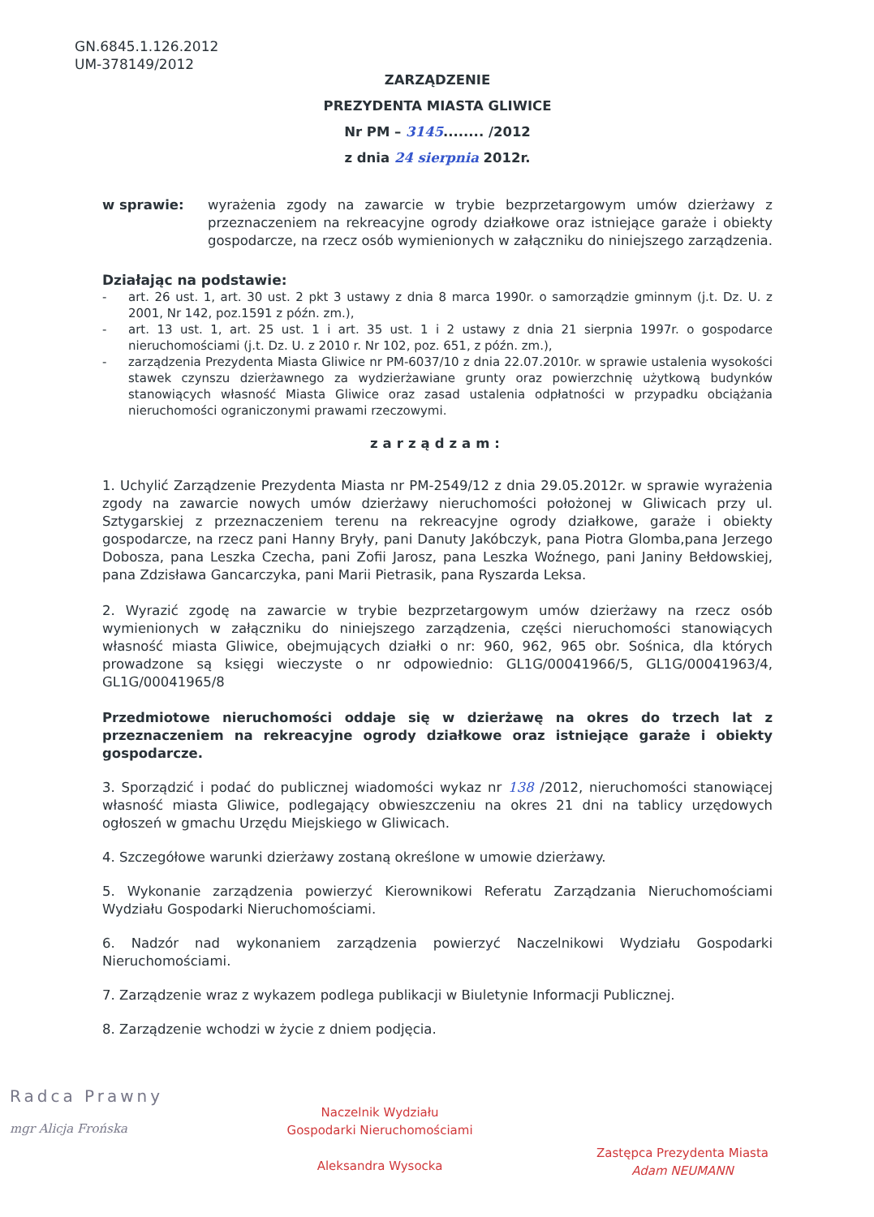GN.6845.1.126.2012
UM-378149/2012
ZARZĄDZENIE
PREZYDENTA MIASTA GLIWICE
Nr PM – 3145........ /2012
z dnia 24 sierpnia 2012r.
w sprawie: wyrażenia zgody na zawarcie w trybie bezprzetargowym umów dzierżawy z przeznaczeniem na rekreacyjne ogrody działkowe oraz istniejące garaże i obiekty gospodarcze, na rzecz osób wymienionych w załączniku do niniejszego zarządzenia.
Działając na podstawie:
- art. 26 ust. 1, art. 30 ust. 2 pkt 3 ustawy z dnia 8 marca 1990r. o samorządzie gminnym (j.t. Dz. U. z 2001, Nr 142, poz.1591 z późn. zm.),
- art. 13 ust. 1, art. 25 ust. 1 i art. 35 ust. 1 i 2 ustawy z dnia 21 sierpnia 1997r. o gospodarce nieruchomościami (j.t. Dz. U. z 2010 r. Nr 102, poz. 651, z późn. zm.),
- zarządzenia Prezydenta Miasta Gliwice nr PM-6037/10 z dnia 22.07.2010r. w sprawie ustalenia wysokości stawek czynszu dzierżawnego za wydzierżawiane grunty oraz powierzchnię użytkową budynków stanowiących własność Miasta Gliwice oraz zasad ustalenia odpłatności w przypadku obciążania nieruchomości ograniczonymi prawami rzeczowymi.
zarządzam:
1. Uchylić Zarządzenie Prezydenta Miasta nr PM-2549/12 z dnia 29.05.2012r. w sprawie wyrażenia zgody na zawarcie nowych umów dzierżawy nieruchomości położonej w Gliwicach przy ul. Sztygarskiej z przeznaczeniem terenu na rekreacyjne ogrody działkowe, garaże i obiekty gospodarcze, na rzecz pani Hanny Bryły, pani Danuty Jakóbczyk, pana Piotra Glomba,pana Jerzego Dobosza, pana Leszka Czecha, pani Zofii Jarosz, pana Leszka Woźnego, pani Janiny Bełdowskiej, pana Zdzisława Gancarczyka, pani Marii Pietrasik, pana Ryszarda Leksa.
2. Wyrazić zgodę na zawarcie w trybie bezprzetargowym umów dzierżawy na rzecz osób wymienionych w załączniku do niniejszego zarządzenia, części nieruchomości stanowiących własność miasta Gliwice, obejmujących działki o nr: 960, 962, 965 obr. Sośnica, dla których prowadzone są księgi wieczyste o nr odpowiednio: GL1G/00041966/5, GL1G/00041963/4, GL1G/00041965/8
Przedmiotowe nieruchomości oddaje się w dzierżawę na okres do trzech lat z przeznaczeniem na rekreacyjne ogrody działkowe oraz istniejące garaże i obiekty gospodarcze.
3. Sporządzić i podać do publicznej wiadomości wykaz nr 138 /2012, nieruchomości stanowiącej własność miasta Gliwice, podlegający obwieszczeniu na okres 21 dni na tablicy urzędowych ogłoszeń w gmachu Urzędu Miejskiego w Gliwicach.
4. Szczegółowe warunki dzierżawy zostaną określone w umowie dzierżawy.
5. Wykonanie zarządzenia powierzyć Kierownikowi Referatu Zarządzania Nieruchomościami Wydziału Gospodarki Nieruchomościami.
6. Nadzór nad wykonaniem zarządzenia powierzyć Naczelnikowi Wydziału Gospodarki Nieruchomościami.
7. Zarządzenie wraz z wykazem podlega publikacji w Biuletynie Informacji Publicznej.
8. Zarządzenie wchodzi w życie z dniem podjęcia.
Radca Prawny
mgr Alicja Frońska
Naczelnik Wydziału
Gospodarki Nieruchomościami
Aleksandra Wysocka
Zastępca Prezydenta Miasta
Adam NEUMANN